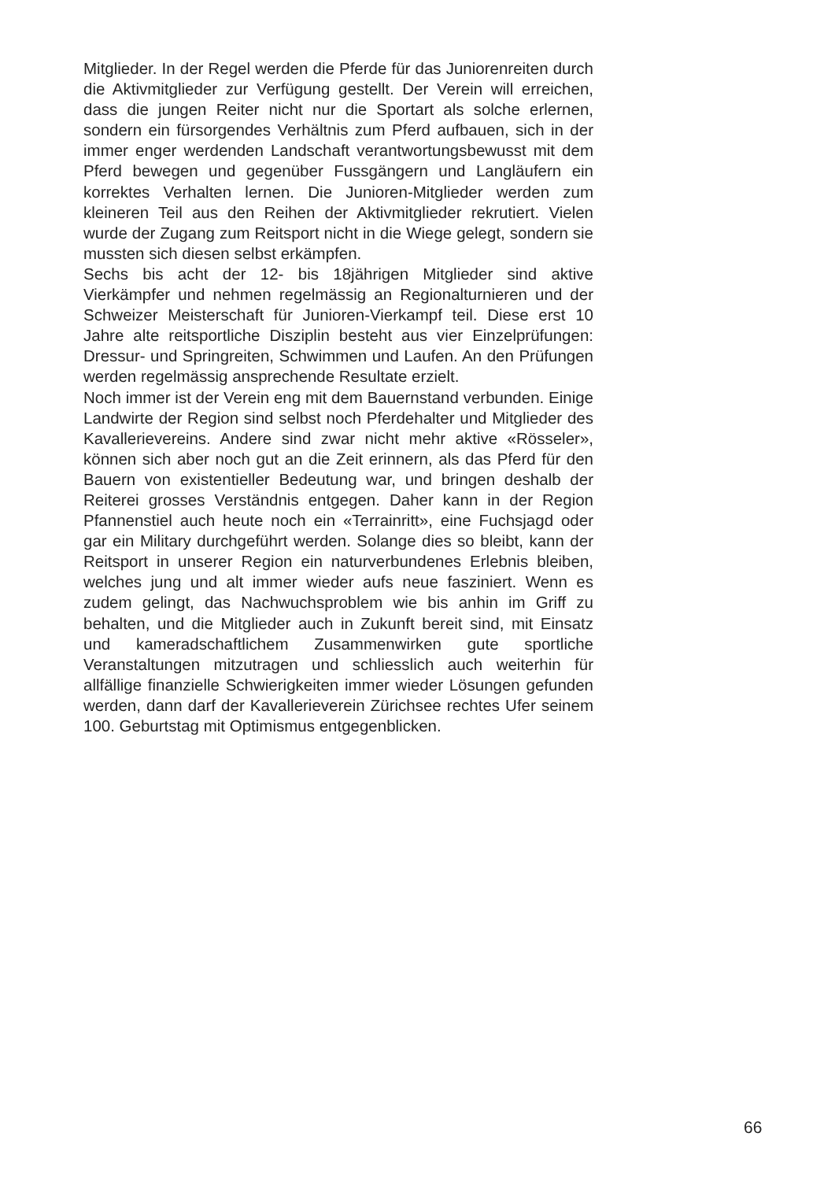Mitglieder. In der Regel werden die Pferde für das Juniorenreiten durch die Aktivmitglieder zur Verfügung gestellt. Der Verein will erreichen, dass die jungen Reiter nicht nur die Sportart als solche erlernen, sondern ein fürsorgendes Verhältnis zum Pferd aufbauen, sich in der immer enger werdenden Landschaft verantwortungsbewusst mit dem Pferd bewegen und gegenüber Fussgängern und Langläufern ein korrektes Verhalten lernen. Die Junioren-Mitglieder werden zum kleineren Teil aus den Reihen der Aktivmitglieder rekrutiert. Vielen wurde der Zugang zum Reitsport nicht in die Wiege gelegt, sondern sie mussten sich diesen selbst erkämpfen.
Sechs bis acht der 12- bis 18jährigen Mitglieder sind aktive Vierkämpfer und nehmen regelmässig an Regionalturnieren und der Schweizer Meisterschaft für Junioren-Vierkampf teil. Diese erst 10 Jahre alte reitsportliche Disziplin besteht aus vier Einzelprüfungen: Dressur- und Springreiten, Schwimmen und Laufen. An den Prüfungen werden regelmässig ansprechende Resultate erzielt.
Noch immer ist der Verein eng mit dem Bauernstand verbunden. Einige Landwirte der Region sind selbst noch Pferdehalter und Mitglieder des Kavallerievereins. Andere sind zwar nicht mehr aktive «Rösseler», können sich aber noch gut an die Zeit erinnern, als das Pferd für den Bauern von existentieller Bedeutung war, und bringen deshalb der Reiterei grosses Verständnis entgegen. Daher kann in der Region Pfannenstiel auch heute noch ein «Terrainritt», eine Fuchsjagd oder gar ein Military durchgeführt werden. Solange dies so bleibt, kann der Reitsport in unserer Region ein naturverbundenes Erlebnis bleiben, welches jung und alt immer wieder aufs neue fasziniert. Wenn es zudem gelingt, das Nachwuchsproblem wie bis anhin im Griff zu behalten, und die Mitglieder auch in Zukunft bereit sind, mit Einsatz und kameradschaftlichem Zusammenwirken gute sportliche Veranstaltungen mitzutragen und schliesslich auch weiterhin für allfällige finanzielle Schwierigkeiten immer wieder Lösungen gefunden werden, dann darf der Kavallerieverein Zürichsee rechtes Ufer seinem 100. Geburtstag mit Optimismus entgegenblicken.
66